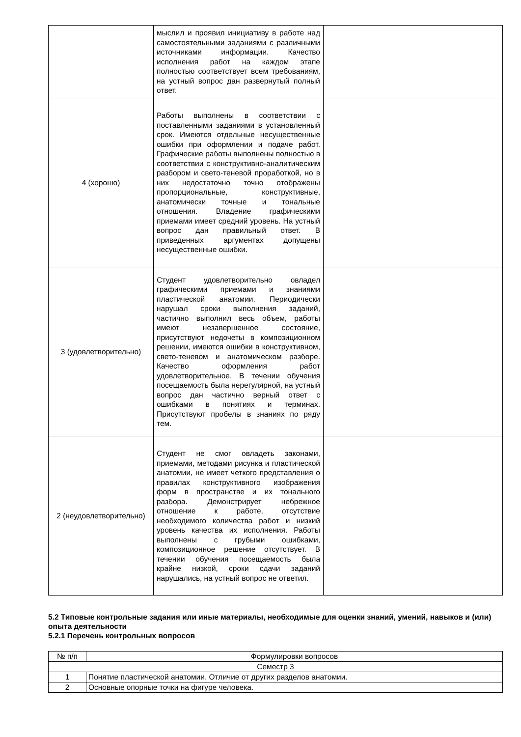| | мыслил и проявил инициативу в работе над самостоятельными заданиями с различными источниками информации. Качество исполнения работ на каждом этапе полностью соответствует всем требованиям, на устный вопрос дан развернутый полный ответ. | |
| 4 (хорошо) | Работы выполнены в соответствии с поставленными заданиями в установленный срок. Имеются отдельные несущественные ошибки при оформлении и подаче работ. Графические работы выполнены полностью в соответствии с конструктивно-аналитическим разбором и свето-теневой проработкой, но в них недостаточно точно отображены пропорциональные, конструктивные, анатомически точные и тональные отношения. Владение графическими приемами имеет средний уровень. На устный вопрос дан правильный ответ. В приведенных аргументах допущены несущественные ошибки. | |
| 3 (удовлетворительно) | Студент удовлетворительно овладел графическими приемами и знаниями пластической анатомии. Периодически нарушал сроки выполнения заданий, частично выполнил весь объем, работы имеют незавершенное состояние, присутствуют недочеты в композиционном решении, имеются ошибки в конструктивном, свето-теневом и анатомическом разборе. Качество оформления работ удовлетворительное. В течении обучения посещаемость была нерегулярной, на устный вопрос дан частично верный ответ с ошибками в понятиях и терминах. Присутствуют пробелы в знаниях по ряду тем. | |
| 2 (неудовлетворительно) | Студент не смог овладеть законами, приемами, методами рисунка и пластической анатомии, не имеет четкого представления о правилах конструктивного изображения форм в пространстве и их тонального разбора. Демонстрирует небрежное отношение к работе, отсутствие необходимого количества работ и низкий уровень качества их исполнения. Работы выполнены с грубыми ошибками, композиционное решение отсутствует. В течении обучения посещаемость была крайне низкой, сроки сдачи заданий нарушались, на устный вопрос не ответил. | |
5.2 Типовые контрольные задания или иные материалы, необходимые для оценки знаний, умений, навыков и (или) опыта деятельности
5.2.1 Перечень контрольных вопросов
| № п/п | Формулировки вопросов |
| --- | --- |
| Семестр 3 | |
| 1 | Понятие пластической анатомии. Отличие от других разделов анатомии. |
| 2 | Основные опорные точки на фигуре человека. |